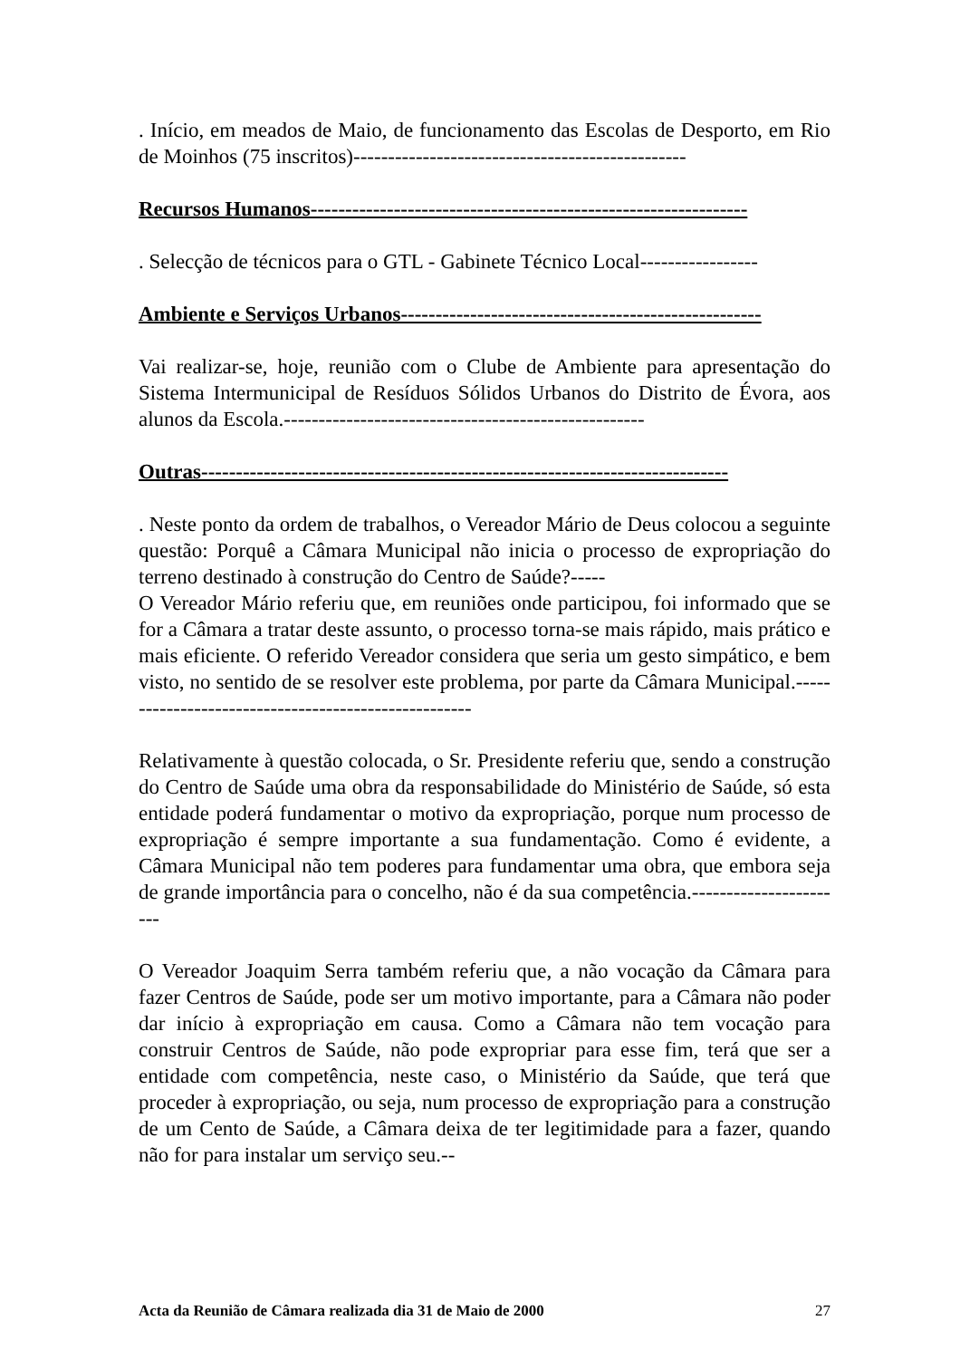. Início, em meados de Maio, de funcionamento das Escolas de Desporto, em Rio de Moinhos (75 inscritos)------------------------------------------------
Recursos Humanos---------------------------------------------------------------
. Selecção de técnicos para o GTL - Gabinete Técnico Local-----------------
Ambiente e Serviços Urbanos----------------------------------------------------
Vai realizar-se, hoje, reunião com o Clube de Ambiente para apresentação do Sistema Intermunicipal de Resíduos Sólidos Urbanos do Distrito de Évora, aos alunos da Escola.----------------------------------------------------
Outras----------------------------------------------------------------------------
. Neste ponto da ordem de trabalhos, o Vereador Mário de Deus colocou a seguinte questão: Porquê a Câmara Municipal não inicia o processo de expropriação do terreno destinado à construção do Centro de Saúde?-----
O Vereador Mário referiu que, em reuniões onde participou, foi informado que se for a Câmara a tratar deste assunto, o processo torna-se mais rápido, mais prático e mais eficiente. O referido Vereador considera que seria um gesto simpático, e bem visto, no sentido de se resolver este problema, por parte da Câmara Municipal.-----------------------------------------------------
Relativamente à questão colocada, o Sr. Presidente referiu que, sendo a construção do Centro de Saúde uma obra da responsabilidade do Ministério de Saúde, só esta entidade poderá fundamentar o motivo da expropriação, porque num processo de expropriação é sempre importante a sua fundamentação. Como é evidente, a Câmara Municipal não tem poderes para fundamentar uma obra, que embora seja de grande importância para o concelho, não é da sua competência.-----------------------
O Vereador Joaquim Serra também referiu que, a não vocação da Câmara para fazer Centros de Saúde, pode ser um motivo importante, para a Câmara não poder dar início à expropriação em causa. Como a Câmara não tem vocação para construir Centros de Saúde, não pode expropriar para esse fim, terá que ser a entidade com competência, neste caso, o Ministério da Saúde, que terá que proceder à expropriação, ou seja, num processo de expropriação para a construção de um Cento de Saúde, a Câmara deixa de ter legitimidade para a fazer, quando não for para instalar um serviço seu.--
Acta da Reunião de Câmara realizada dia 31 de Maio de 2000 27